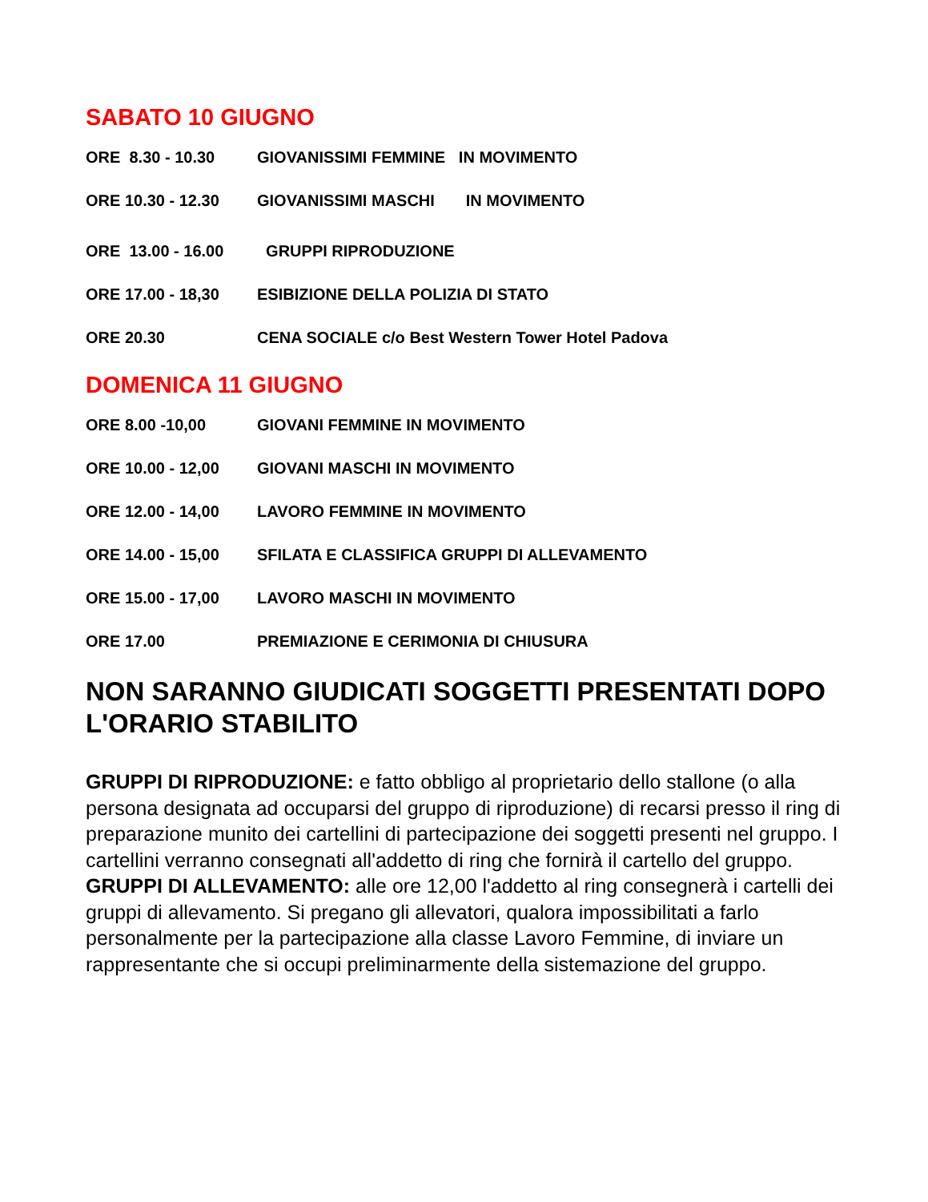SABATO 10 GIUGNO
ORE 8.30 - 10.30 GIOVANISSIMI FEMMINE IN MOVIMENTO
ORE 10.30 - 12.30 GIOVANISSIMI MASCHI IN MOVIMENTO
ORE 13.00 - 16.00 GRUPPI RIPRODUZIONE
ORE 17.00 - 18,30 ESIBIZIONE DELLA POLIZIA DI STATO
ORE 20.30 CENA SOCIALE c/o Best Western Tower Hotel Padova
DOMENICA 11 GIUGNO
ORE 8.00 -10,00 GIOVANI FEMMINE IN MOVIMENTO
ORE 10.00 - 12,00 GIOVANI MASCHI IN MOVIMENTO
ORE 12.00 - 14,00 LAVORO FEMMINE IN MOVIMENTO
ORE 14.00 - 15,00 SFILATA E CLASSIFICA GRUPPI DI ALLEVAMENTO
ORE 15.00 - 17,00 LAVORO MASCHI IN MOVIMENTO
ORE 17.00 PREMIAZIONE E CERIMONIA DI CHIUSURA
NON SARANNO GIUDICATI SOGGETTI PRESENTATI DOPO L'ORARIO STABILITO
GRUPPI DI RIPRODUZIONE: e fatto obbligo al proprietario dello stallone (o alla persona designata ad occuparsi del gruppo di riproduzione) di recarsi presso il ring di preparazione munito dei cartellini di partecipazione dei soggetti presenti nel gruppo. I cartellini verranno consegnati all'addetto di ring che fornirà il cartello del gruppo.
GRUPPI DI ALLEVAMENTO: alle ore 12,00 l'addetto al ring consegnerà i cartelli dei gruppi di allevamento. Si pregano gli allevatori, qualora impossibilitati a farlo personalmente per la partecipazione alla classe Lavoro Femmine, di inviare un rappresentante che si occupi preliminarmente della sistemazione del gruppo.